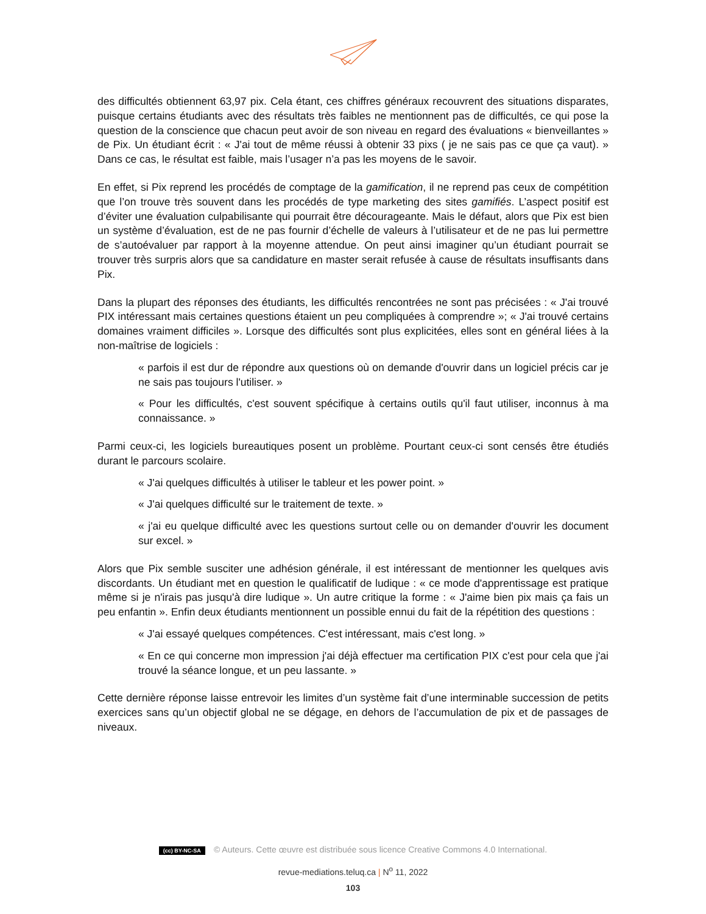des difficultés obtiennent 63,97 pix. Cela étant, ces chiffres généraux recouvrent des situations disparates, puisque certains étudiants avec des résultats très faibles ne mentionnent pas de difficultés, ce qui pose la question de la conscience que chacun peut avoir de son niveau en regard des évaluations « bienveillantes » de Pix. Un étudiant écrit : « J'ai tout de même réussi à obtenir 33 pixs ( je ne sais pas ce que ça vaut). » Dans ce cas, le résultat est faible, mais l’usager n’a pas les moyens de le savoir.
En effet, si Pix reprend les procédés de comptage de la gamification, il ne reprend pas ceux de compétition que l’on trouve très souvent dans les procédés de type marketing des sites gamifiés. L’aspect positif est d’éviter une évaluation culpabilisante qui pourrait être décourageante. Mais le défaut, alors que Pix est bien un système d’évaluation, est de ne pas fournir d’échelle de valeurs à l’utilisateur et de ne pas lui permettre de s’autoévaluer par rapport à la moyenne attendue. On peut ainsi imaginer qu’un étudiant pourrait se trouver très surpris alors que sa candidature en master serait refusée à cause de résultats insuffisants dans Pix.
Dans la plupart des réponses des étudiants, les difficultés rencontrées ne sont pas précisées : « J'ai trouvé PIX intéressant mais certaines questions étaient un peu compliquées à comprendre »; « J'ai trouvé certains domaines vraiment difficiles ». Lorsque des difficultés sont plus explicitées, elles sont en général liées à la non-maîtrise de logiciels :
« parfois il est dur de répondre aux questions où on demande d'ouvrir dans un logiciel précis car je ne sais pas toujours l'utiliser. »
« Pour les difficultés, c'est souvent spécifique à certains outils qu'il faut utiliser, inconnus à ma connaissance. »
Parmi ceux-ci, les logiciels bureautiques posent un problème. Pourtant ceux-ci sont censés être étudiés durant le parcours scolaire.
« J'ai quelques difficultés à utiliser le tableur et les power point. »
« J'ai quelques difficulté sur le traitement de texte. »
« j'ai eu quelque difficulté avec les questions surtout celle ou on demander d'ouvrir les document sur excel. »
Alors que Pix semble susciter une adhésion générale, il est intéressant de mentionner les quelques avis discordants. Un étudiant met en question le qualificatif de ludique : « ce mode d'apprentissage est pratique même si je n'irais pas jusqu'à dire ludique ». Un autre critique la forme : « J'aime bien pix mais ça fais un peu enfantin ». Enfin deux étudiants mentionnent un possible ennui du fait de la répétition des questions :
« J'ai essayé quelques compétences. C'est intéressant, mais c'est long. »
« En ce qui concerne mon impression j'ai déjà effectuer ma certification PIX c'est pour cela que j'ai trouvé la séance longue, et un peu lassante. »
Cette dernière réponse laisse entrevoir les limites d’un système fait d’une interminable succession de petits exercices sans qu’un objectif global ne se dégage, en dehors de l’accumulation de pix et de passages de niveaux.
(cc) BY-NC-SA © Auteurs. Cette œuvre est distribuée sous licence Creative Commons 4.0 International.
revue-mediations.teluq.ca | N<sup>o</sup> 11, 2022
103